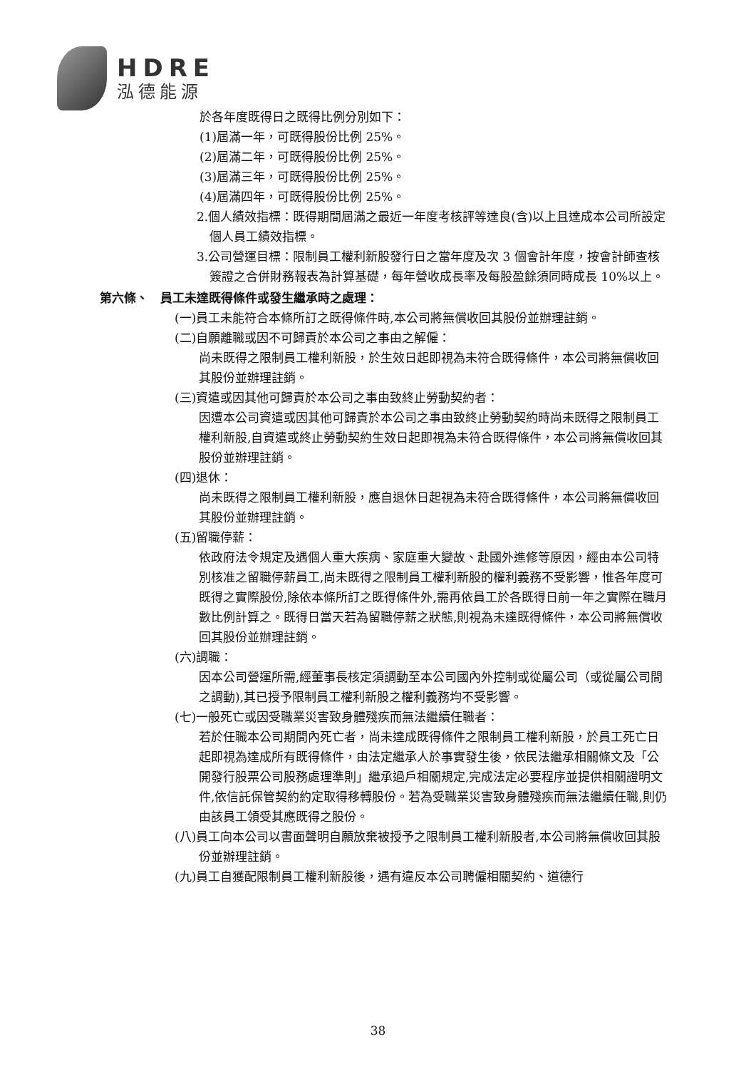HDRE
泓德能源
於各年度既得日之既得比例分別如下：
(1)屆滿一年，可既得股份比例 25%。
(2)屆滿二年，可既得股份比例 25%。
(3)屆滿三年，可既得股份比例 25%。
(4)屆滿四年，可既得股份比例 25%。
2.個人績效指標：既得期間屆滿之最近一年度考核評等達良(含)以上且達成本公司所設定個人員工績效指標。
3.公司營運目標：限制員工權利新股發行日之當年度及次 3 個會計年度，按會計師查核簽證之合併財務報表為計算基礎，每年營收成長率及每股盈餘須同時成長 10%以上。
第六條、　員工未達既得條件或發生繼承時之處理：
(一)員工未能符合本條所訂之既得條件時,本公司將無償收回其股份並辦理註銷。
(二)自願離職或因不可歸責於本公司之事由之解僱：
尚未既得之限制員工權利新股，於生效日起即視為未符合既得條件，本公司將無償收回其股份並辦理註銷。
(三)資遣或因其他可歸責於本公司之事由致終止勞動契約者：
因遭本公司資遣或因其他可歸責於本公司之事由致終止勞動契約時尚未既得之限制員工權利新股,自資遣或終止勞動契約生效日起即視為未符合既得條件，本公司將無償收回其股份並辦理註銷。
(四)退休：
尚未既得之限制員工權利新股，應自退休日起視為未符合既得條件，本公司將無償收回其股份並辦理註銷。
(五)留職停薪：
依政府法令規定及遇個人重大疾病、家庭重大變故、赴國外進修等原因，經由本公司特別核准之留職停薪員工,尚未既得之限制員工權利新股的權利義務不受影響，惟各年度可既得之實際股份,除依本條所訂之既得條件外,需再依員工於各既得日前一年之實際在職月數比例計算之。既得日當天若為留職停薪之狀態,則視為未達既得條件，本公司將無償收回其股份並辦理註銷。
(六)調職：
因本公司營運所需,經董事長核定須調動至本公司國內外控制或從屬公司（或從屬公司間之調動),其已授予限制員工權利新股之權利義務均不受影響。
(七)一般死亡或因受職業災害致身體殘疾而無法繼續任職者：
若於任職本公司期間內死亡者，尚未達成既得條件之限制員工權利新股，於員工死亡日起即視為達成所有既得條件，由法定繼承人於事實發生後，依民法繼承相關條文及「公開發行股票公司股務處理準則」繼承過戶相關規定,完成法定必要程序並提供相關證明文件,依信託保管契約約定取得移轉股份。若為受職業災害致身體殘疾而無法繼續任職,則仍由該員工領受其應既得之股份。
(八)員工向本公司以書面聲明自願放棄被授予之限制員工權利新股者,本公司將無償收回其股份並辦理註銷。
(九)員工自獲配限制員工權利新股後，遇有違反本公司聘僱相關契約、道德行
38